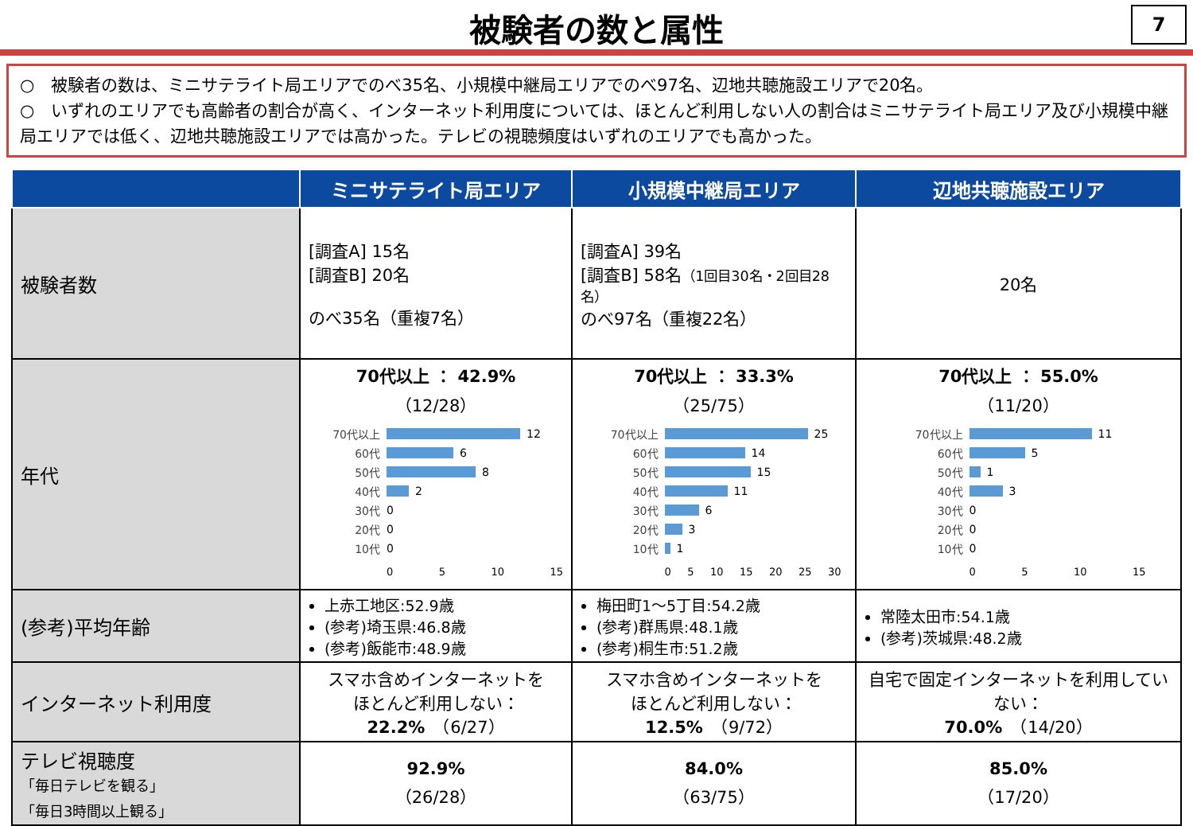被験者の数と属性
7
○　被験者の数は、ミニサテライト局エリアでのべ35名、小規模中継局エリアでのべ97名、辺地共聴施設エリアで20名。
○　いずれのエリアでも高齢者の割合が高く、インターネット利用度については、ほとんど利用しない人の割合はミニサテライト局エリア及び小規模中継局エリアでは低く、辺地共聴施設エリアでは高かった。テレビの視聴頻度はいずれのエリアでも高かった。
| | ミニサテライト局エリア | 小規模中継局エリア | 辺地共聴施設エリア |
| --- | --- | --- | --- |
| 被験者数 | [調査A] 15名 [調査B] 20名 のべ35名（重複7名） | [調査A] 39名 [調査B] 58名 （1回目30名・2回目28名） のべ97名（重複22名） | 20名 |
| 年代 | 70代以上 ： 42.9% （12/28） 70代以上 12 60代 6 50代 8 40代 2 30代 0 20代 0 10代 0 0 5 10 15 | 70代以上 ： 33.3% （25/75） 70代以上 25 60代 14 50代 15 40代 11 30代 6 20代 3 10代 1 0 5 10 15 20 25 30 | 70代以上 ： 55.0% （11/20） 70代以上 11 60代 5 50代 1 40代 3 30代 0 20代 0 10代 0 0 5 10 15 |
| (参考)平均年齢 | 上赤工地区:52.9歳 (参考)埼玉県:46.8歳 (参考)飯能市:48.9歳 | 梅田町1～5丁目:54.2歳 (参考)群馬県:48.1歳 (参考)桐生市:51.2歳 | 常陸太田市:54.1歳 (参考)茨城県:48.2歳 |
| インターネット利用度 | スマホ含めインターネットを ほとんど利用しない： 22.2% （6/27） | スマホ含めインターネットを ほとんど利用しない： 12.5% （9/72） | 自宅で固定インターネットを利用していない： 70.0% （14/20） |
| テレビ視聴度 「毎日テレビを観る」 「毎日3時間以上観る」 | 92.9% （26/28） | 84.0% （63/75） | 85.0% （17/20） |